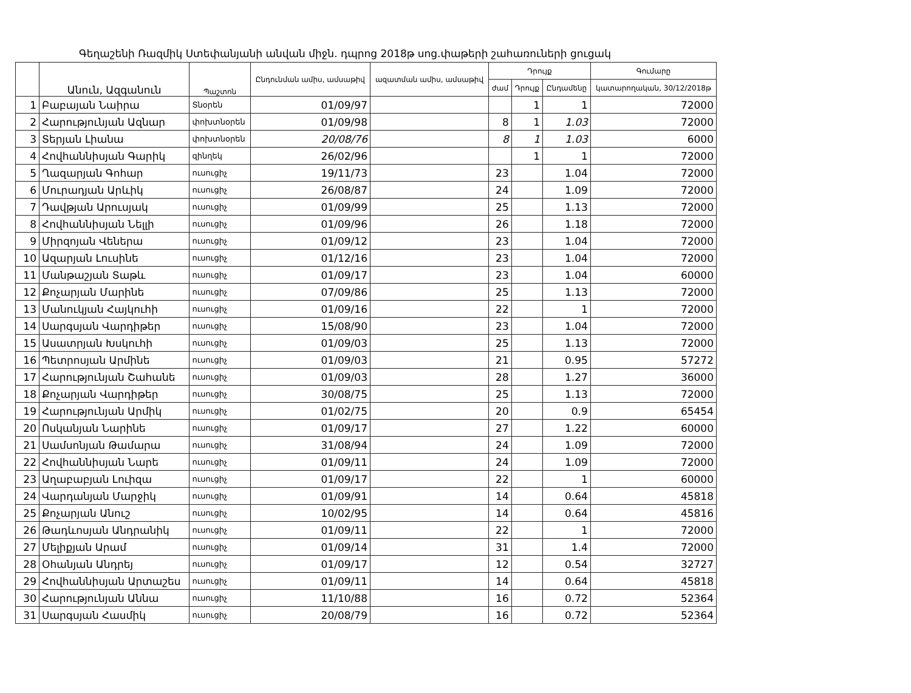Գեղաշենի Ռազմիկ Ստեփանյանի անվան միջն. դպրոց 2018թ սոց.փաթերի շահառուների ցուցակ
| | Անուն, Ազգանուն | Պաշտոն | Ընդունման ամիս, ամսաթիվ | ազատման ամիս, ամսաթիվ | Դրույք | | | Գումարը |
| --- | --- | --- | --- | --- | --- | --- | --- | --- |
| | | | | | ժամ | Դրույք | Ընդամենը | կատարողական, 30/12/2018թ |
| 1 | Բաբայան Նաիրա | Տնօրեն | 01/09/97 | | | 1 | 1 | 72000 |
| 2 | Հարությունյան Ազնար | փոխտնօրեն | 01/09/98 | | 8 | 1 | 1.03 | 72000 |
| 3 | Տերյան Լիանա | փոխտնօրեն | 20/08/76 | | 8 | 1 | 1.03 | 6000 |
| 4 | Հովհաննիսյան Գարիկ | զինղեկ | 26/02/96 | | | 1 | 1 | 72000 |
| 5 | Ղազարյան Գոհար | ուսուցիչ | 19/11/73 | | 23 | | 1.04 | 72000 |
| 6 | Մուրադյան Արևիկ | ուսուցիչ | 26/08/87 | | 24 | | 1.09 | 72000 |
| 7 | Դավթյան Արուսյակ | ուսուցիչ | 01/09/99 | | 25 | | 1.13 | 72000 |
| 8 | Հովհաննիսյան Նելլի | ուսուցիչ | 01/09/96 | | 26 | | 1.18 | 72000 |
| 9 | Միրզոյան Վեներա | ուսուցիչ | 01/09/12 | | 23 | | 1.04 | 72000 |
| 10 | Ազարյան Լուսինե | ուսուցիչ | 01/12/16 | | 23 | | 1.04 | 72000 |
| 11 | Մանթաշյան Տաթև | ուսուցիչ | 01/09/17 | | 23 | | 1.04 | 60000 |
| 12 | Քոչարյան Մարինե | ուսուցիչ | 07/09/86 | | 25 | | 1.13 | 72000 |
| 13 | Մանուկյան Հայկուհի | ուսուցիչ | 01/09/16 | | 22 | | 1 | 72000 |
| 14 | Սարգսյան Վարդիթեր | ուսուցիչ | 15/08/90 | | 23 | | 1.04 | 72000 |
| 15 | Ասատրյան Խսկուհի | ուսուցիչ | 01/09/03 | | 25 | | 1.13 | 72000 |
| 16 | Պետրոսյան Արմինե | ուսուցիչ | 01/09/03 | | 21 | | 0.95 | 57272 |
| 17 | Հարությունյան Շահանե | ուսուցիչ | 01/09/03 | | 28 | | 1.27 | 36000 |
| 18 | Քոչարյան Վարդիթեր | ուսուցիչ | 30/08/75 | | 25 | | 1.13 | 72000 |
| 19 | Հարությունյան Արմիկ | ուսուցիչ | 01/02/75 | | 20 | | 0.9 | 65454 |
| 20 | Ոսկանյան Նարինե | ուսուցիչ | 01/09/17 | | 27 | | 1.22 | 60000 |
| 21 | Սամսոնյան Թամարա | ուսուցիչ | 31/08/94 | | 24 | | 1.09 | 72000 |
| 22 | Հովհաննիսյան Նարե | ուսուցիչ | 01/09/11 | | 24 | | 1.09 | 72000 |
| 23 | Աղաբաբյան Լուիզա | ուսուցիչ | 01/09/17 | | 22 | | 1 | 60000 |
| 24 | Վարդանյան Մարջիկ | ուսուցիչ | 01/09/91 | | 14 | | 0.64 | 45818 |
| 25 | Քոչարյան Անուշ | ուսուցիչ | 10/02/95 | | 14 | | 0.64 | 45816 |
| 26 | Թադևոսյան Անդրանիկ | ուսուցիչ | 01/09/11 | | 22 | | 1 | 72000 |
| 27 | Մելիքյան Արամ | ուսուցիչ | 01/09/14 | | 31 | | 1.4 | 72000 |
| 28 | Օհանյան Անդրեյ | ուսուցիչ | 01/09/17 | | 12 | | 0.54 | 32727 |
| 29 | Հովհաննիսյան Արտաշես | ուսուցիչ | 01/09/11 | | 14 | | 0.64 | 45818 |
| 30 | Հարությունյան Աննա | ուսուցիչ | 11/10/88 | | 16 | | 0.72 | 52364 |
| 31 | Սարգսյան Հասմիկ | ուսուցիչ | 20/08/79 | | 16 | | 0.72 | 52364 |